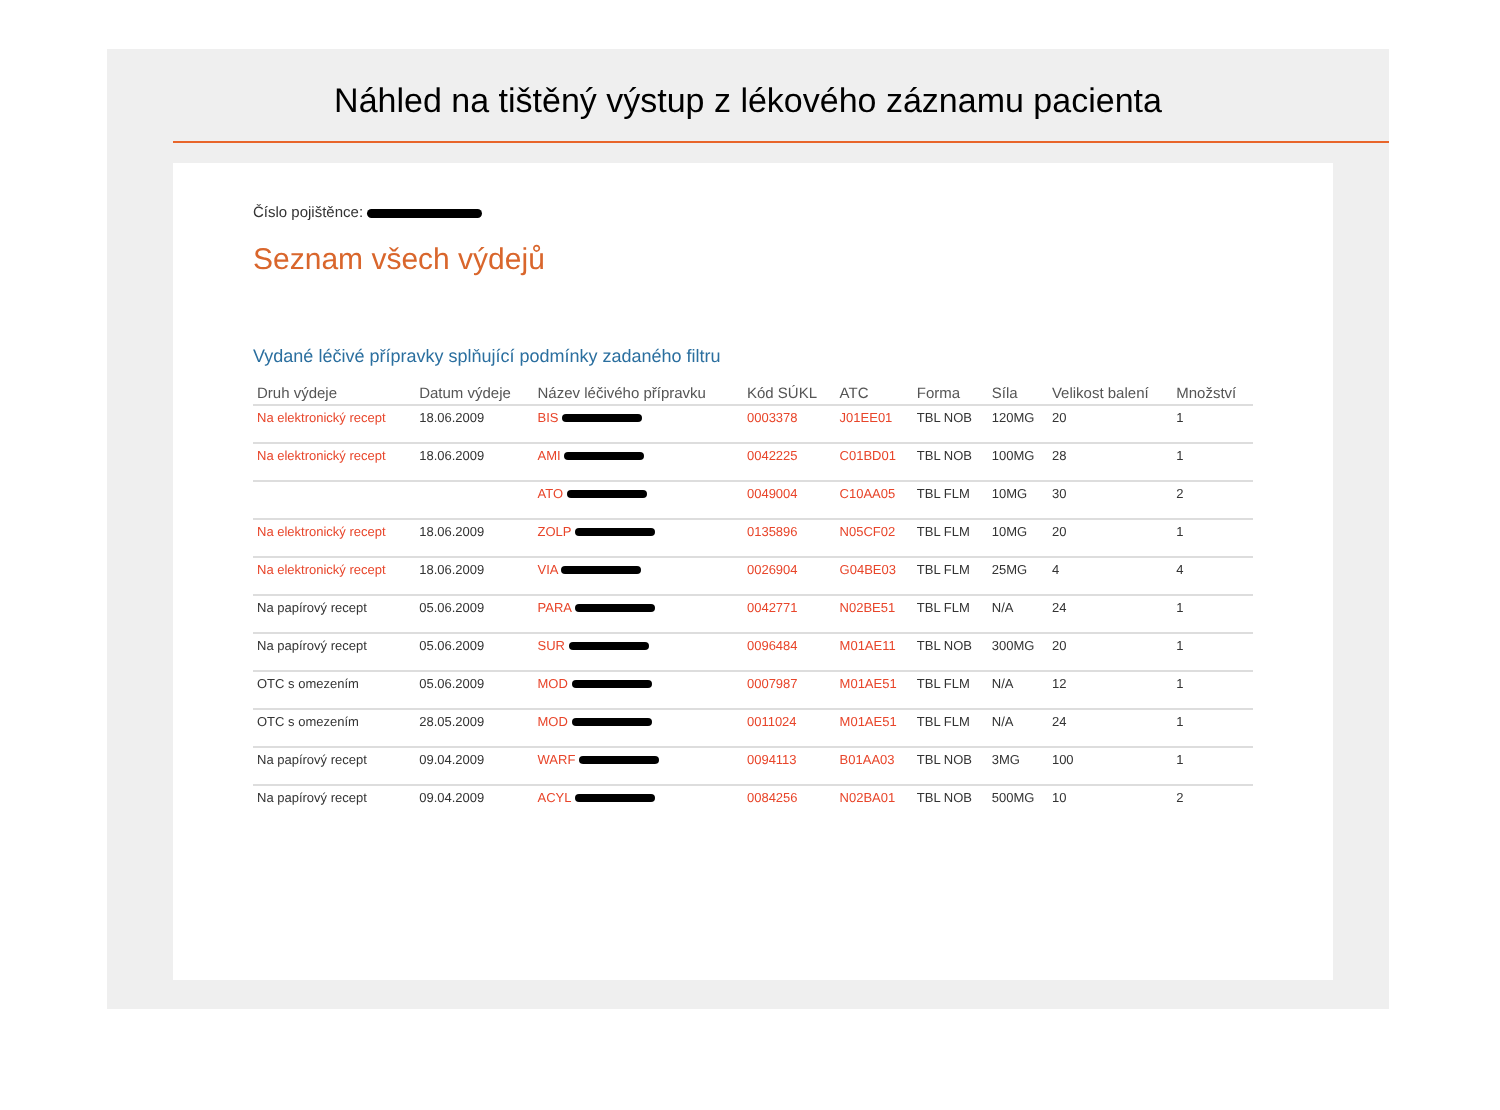Náhled na tištěný výstup z lékového záznamu pacienta
Číslo pojištěnce:
Seznam všech výdejů
Vydané léčivé přípravky splňující podmínky zadaného filtru
| Druh výdeje | Datum výdeje | Název léčivého přípravku | Kód SÚKL | ATC | Forma | Síla | Velikost balení | Množství |
| --- | --- | --- | --- | --- | --- | --- | --- | --- |
| Na elektronický recept | 18.06.2009 | BIS | 0003378 | J01EE01 | TBL NOB | 120MG | 20 | 1 |
| Na elektronický recept | 18.06.2009 | AMI | 0042225 | C01BD01 | TBL NOB | 100MG | 28 | 1 |
| | | ATO | 0049004 | C10AA05 | TBL FLM | 10MG | 30 | 2 |
| Na elektronický recept | 18.06.2009 | ZOLP | 0135896 | N05CF02 | TBL FLM | 10MG | 20 | 1 |
| Na elektronický recept | 18.06.2009 | VIA | 0026904 | G04BE03 | TBL FLM | 25MG | 4 | 4 |
| Na papírový recept | 05.06.2009 | PARA | 0042771 | N02BE51 | TBL FLM | N/A | 24 | 1 |
| Na papírový recept | 05.06.2009 | SUR | 0096484 | M01AE11 | TBL NOB | 300MG | 20 | 1 |
| OTC s omezením | 05.06.2009 | MOD | 0007987 | M01AE51 | TBL FLM | N/A | 12 | 1 |
| OTC s omezením | 28.05.2009 | MOD | 0011024 | M01AE51 | TBL FLM | N/A | 24 | 1 |
| Na papírový recept | 09.04.2009 | WARF | 0094113 | B01AA03 | TBL NOB | 3MG | 100 | 1 |
| Na papírový recept | 09.04.2009 | ACYL | 0084256 | N02BA01 | TBL NOB | 500MG | 10 | 2 |